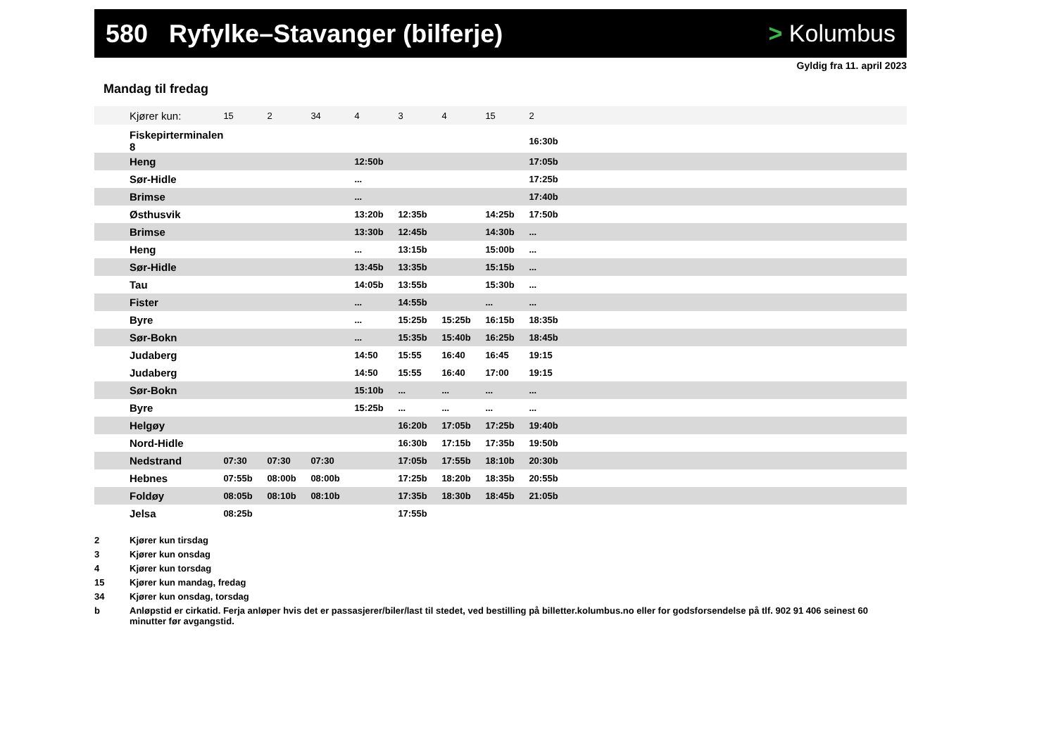580 Ryfylke–Stavanger (bilferje)
> Kolumbus
Gyldig fra 11. april 2023
Mandag til fredag
| Kjører kun: | 15 | 2 | 34 | 4 | 3 | 4 | 15 | 2 | |
| --- | --- | --- | --- | --- | --- | --- | --- | --- | --- |
| Fiskepirterminalen 8 | | | | | | | | 16:30b | |
| Heng | | | | 12:50b | | | | 17:05b | |
| Sør-Hidle | | | | ... | | | | 17:25b | |
| Brimse | | | | ... | | | | 17:40b | |
| Østhusvik | | | | 13:20b | 12:35b | | 14:25b | 17:50b | |
| Brimse | | | | 13:30b | 12:45b | | 14:30b | ... | |
| Heng | | | | ... | 13:15b | | 15:00b | ... | |
| Sør-Hidle | | | | 13:45b | 13:35b | | 15:15b | ... | |
| Tau | | | | 14:05b | 13:55b | | 15:30b | ... | |
| Fister | | | | ... | 14:55b | | ... | ... | |
| Byre | | | | ... | 15:25b | 15:25b | 16:15b | 18:35b | |
| Sør-Bokn | | | | ... | 15:35b | 15:40b | 16:25b | 18:45b | |
| Judaberg | | | | 14:50 | 15:55 | 16:40 | 16:45 | 19:15 | |
| Judaberg | | | | 14:50 | 15:55 | 16:40 | 17:00 | 19:15 | |
| Sør-Bokn | | | | 15:10b | ... | ... | ... | ... | |
| Byre | | | | 15:25b | ... | ... | ... | ... | |
| Helgøy | | | | | 16:20b | 17:05b | 17:25b | 19:40b | |
| Nord-Hidle | | | | | 16:30b | 17:15b | 17:35b | 19:50b | |
| Nedstrand | 07:30 | 07:30 | 07:30 | | 17:05b | 17:55b | 18:10b | 20:30b | |
| Hebnes | 07:55b | 08:00b | 08:00b | | 17:25b | 18:20b | 18:35b | 20:55b | |
| Foldøy | 08:05b | 08:10b | 08:10b | | 17:35b | 18:30b | 18:45b | 21:05b | |
| Jelsa | 08:25b | | | | 17:55b | | | | |
2 Kjører kun tirsdag
3 Kjører kun onsdag
4 Kjører kun torsdag
15 Kjører kun mandag, fredag
34 Kjører kun onsdag, torsdag
b Anløpstid er cirkatid. Ferja anløper hvis det er passasjerer/biler/last til stedet, ved bestilling på billetter.kolumbus.no eller for godsforsendelse på tlf. 902 91 406 seinest 60 minutter før avgangstid.